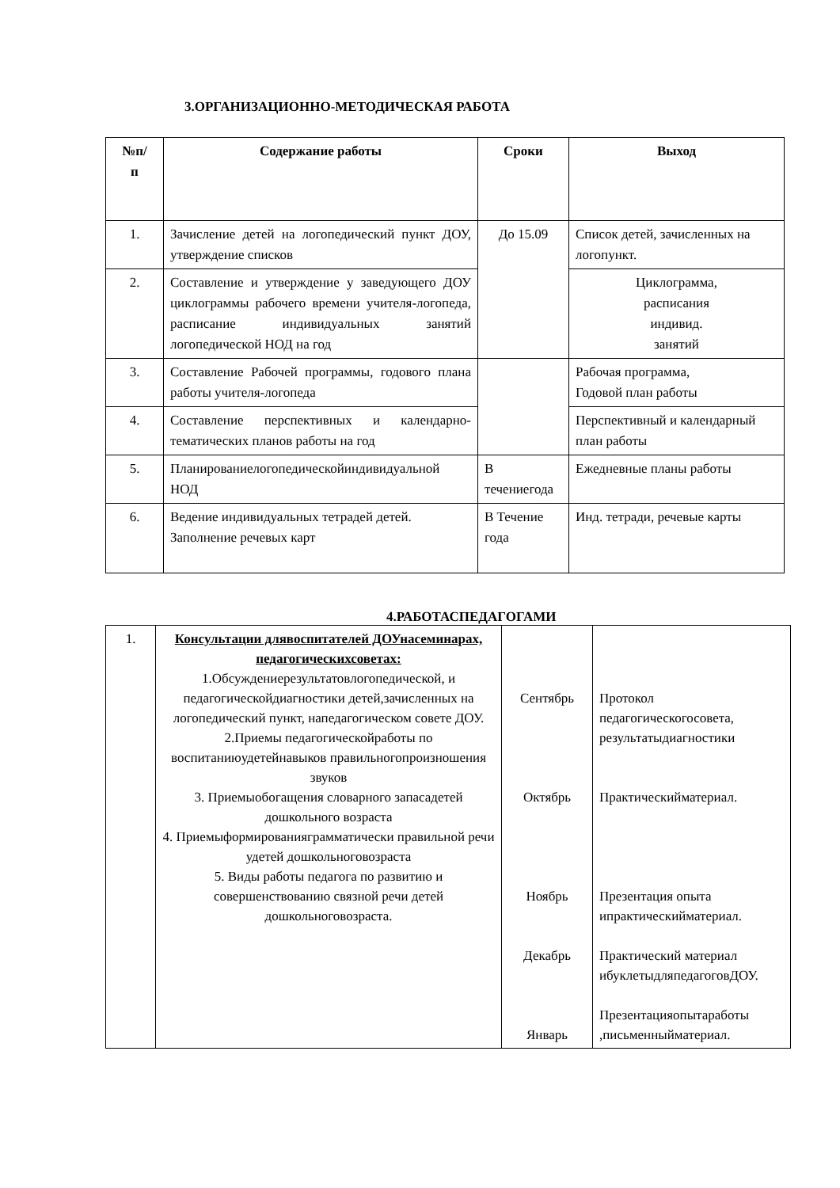3.ОРГАНИЗАЦИОННО-МЕТОДИЧЕСКАЯ РАБОТА
| №п/ п | Содержание работы | Сроки | Выход |
| --- | --- | --- | --- |
| 1. | Зачисление детей на логопедический пункт ДОУ, утверждение списков | До 15.09 | Список детей, зачисленных на логопункт. |
| 2. | Составление и утверждение у заведующего ДОУ циклограммы рабочего времени учителя-логопеда, расписание индивидуальных занятий логопедической НОД на год | | Циклограмма, расписания индивид. занятий |
| 3. | Составление Рабочей программы, годового плана работы учителя-логопеда | | Рабочая программа, Годовой план работы |
| 4. | Составление перспективных и календарно-тематических планов работы на год | | Перспективный и календарный план работы |
| 5. | Планированиелогопедическойиндивидуальной НОД | В течениегода | Ежедневные планы работы |
| 6. | Ведение индивидуальных тетрадей детей. Заполнение речевых карт | В Течение года | Инд. тетради, речевые карты |
4.РАБОТАСПЕДАГОГАМИ
| 1. | Консультации длявоспитателей ДОУнасеминарах, педагогическихсоветах: 1.Обсуждениерезультатовлогопедической, и педагогическойдиагностики детей,зачисленных на логопедический пункт, напедагогическом совете ДОУ. 2.Приемы педагогическойработы по воспитаниюудетейнавыков правильногопроизношения звуков 3. Приемыобогащения словарного запасадетей дошкольного возраста 4. Приемыформированияграмматически правильной речи удетей дошкольноговозраста 5. Виды работы педагога по развитию и совершенствованию связной речи детей дошкольноговозраста. | Сентябрь Октябрь Ноябрь Декабрь Январь | Протокол педагогическогосовета, результатыдиагностики Практическийматериал. Презентация опыта ипрактическийматериал. Практический материал ибуклетыдляпедагоговДОУ. Презентацияопытаработы ,письменныйматериал. |